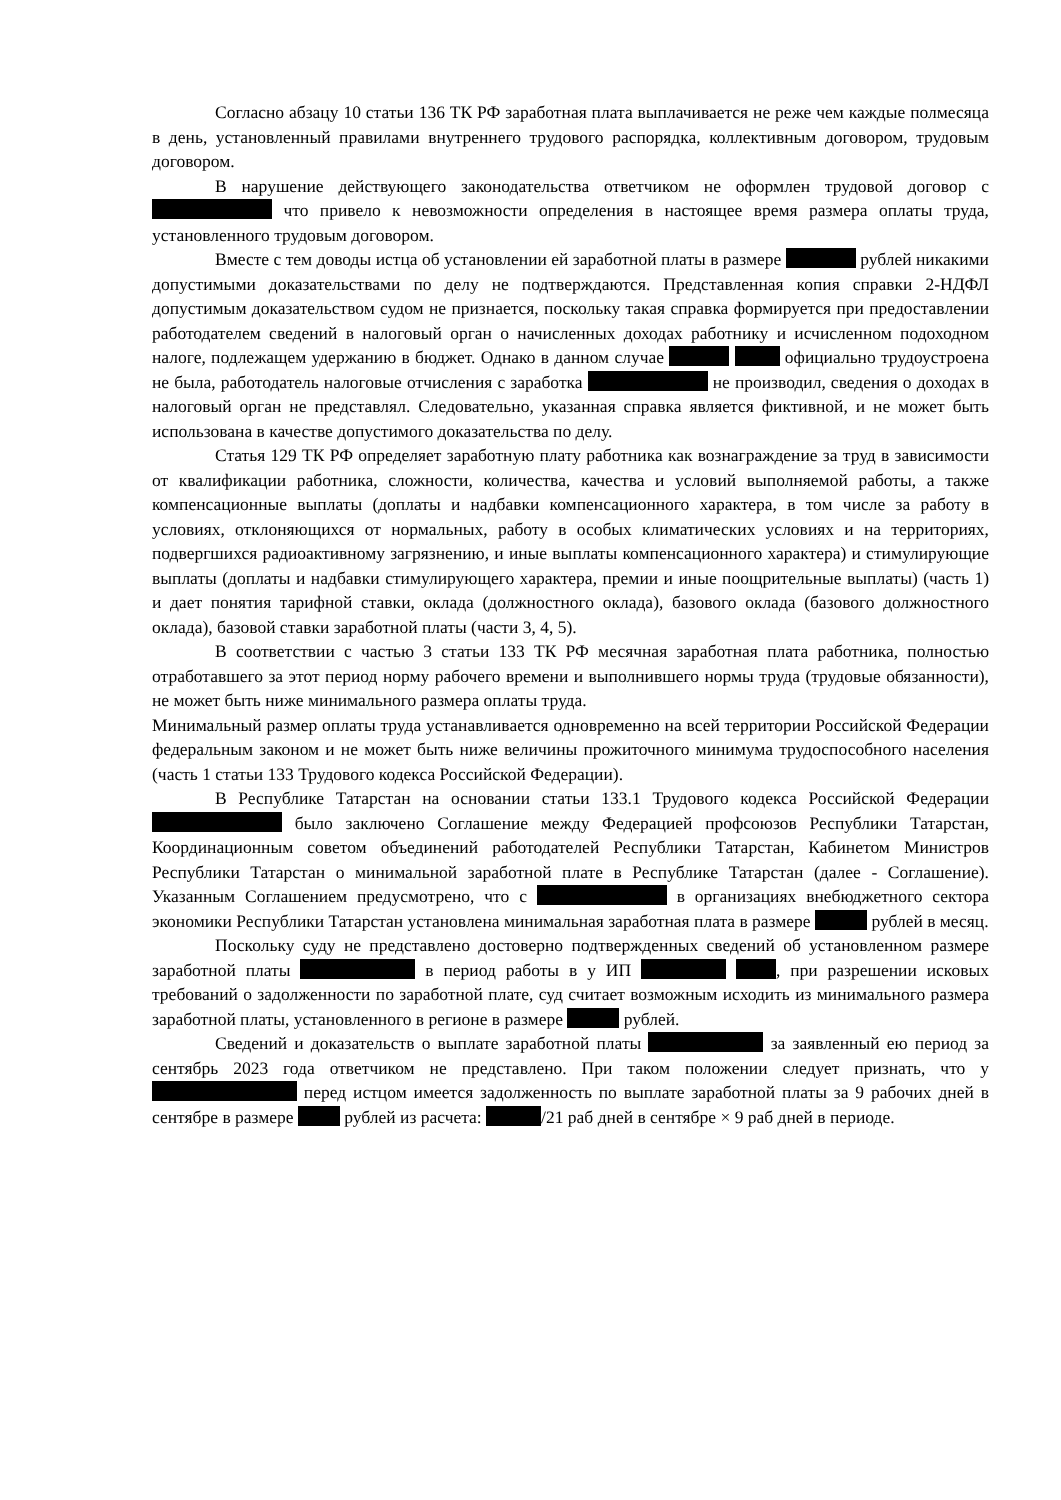Согласно абзацу 10 статьи 136 ТК РФ заработная плата выплачивается не реже чем каждые полмесяца в день, установленный правилами внутреннего трудового распорядка, коллективным договором, трудовым договором.
В нарушение действующего законодательства ответчиком не оформлен трудовой договор с что привело к невозможности определения в настоящее время размера оплаты труда, установленного трудовым договором.
Вместе с тем доводы истца об установлении ей заработной платы в размере рублей никакими допустимыми доказательствами по делу не подтверждаются. Представленная копия справки 2-НДФЛ допустимым доказательством судом не признается, поскольку такая справка формируется при предоставлении работодателем сведений в налоговый орган о начисленных доходах работнику и исчисленном подоходном налоге, подлежащем удержанию в бюджет. Однако в данном случае официально трудоустроена не была, работодатель налоговые отчисления с заработка не производил, сведения о доходах в налоговый орган не представлял. Следовательно, указанная справка является фиктивной, и не может быть использована в качестве допустимого доказательства по делу.
Статья 129 ТК РФ определяет заработную плату работника как вознаграждение за труд в зависимости от квалификации работника, сложности, количества, качества и условий выполняемой работы, а также компенсационные выплаты (доплаты и надбавки компенсационного характера, в том числе за работу в условиях, отклоняющихся от нормальных, работу в особых климатических условиях и на территориях, подвергшихся радиоактивному загрязнению, и иные выплаты компенсационного характера) и стимулирующие выплаты (доплаты и надбавки стимулирующего характера, премии и иные поощрительные выплаты) (часть 1) и дает понятия тарифной ставки, оклада (должностного оклада), базового оклада (базового должностного оклада), базовой ставки заработной платы (части 3, 4, 5).
В соответствии с частью 3 статьи 133 ТК РФ месячная заработная плата работника, полностью отработавшего за этот период норму рабочего времени и выполнившего нормы труда (трудовые обязанности), не может быть ниже минимального размера оплаты труда.
Минимальный размер оплаты труда устанавливается одновременно на всей территории Российской Федерации федеральным законом и не может быть ниже величины прожиточного минимума трудоспособного населения (часть 1 статьи 133 Трудового кодекса Российской Федерации).
В Республике Татарстан на основании статьи 133.1 Трудового кодекса Российской Федерации было заключено Соглашение между Федерацией профсоюзов Республики Татарстан, Координационным советом объединений работодателей Республики Татарстан, Кабинетом Министров Республики Татарстан о минимальной заработной плате в Республике Татарстан (далее - Соглашение). Указанным Соглашением предусмотрено, что с в организациях внебюджетного сектора экономики Республики Татарстан установлена минимальная заработная плата в размере рублей в месяц.
Поскольку суду не представлено достоверно подтвержденных сведений об установленном размере заработной платы в период работы в у ИП , при разрешении исковых требований о задолженности по заработной плате, суд считает возможным исходить из минимального размера заработной платы, установленного в регионе в размере рублей.
Сведений и доказательств о выплате заработной платы за заявленный ею период за сентябрь 2023 года ответчиком не представлено. При таком положении следует признать, что у перед истцом имеется задолженность по выплате заработной платы за 9 рабочих дней в сентябре в размере рублей из расчета: /21 раб дней в сентябре × 9 раб дней в периоде.